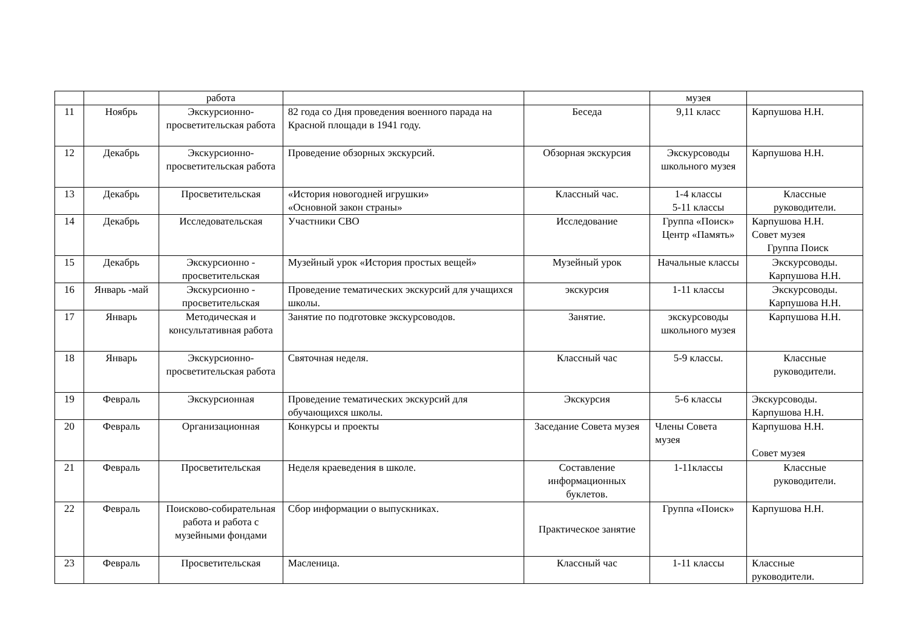| | | работа | | | музея | |
| 11 | Ноябрь | Экскурсионно-просветительская работа | 82 года со Дня проведения военного парада на Красной площади в 1941 году. | Беседа | 9,11 класс | Карпушова Н.Н. |
| 12 | Декабрь | Экскурсионно-просветительская работа | Проведение обзорных экскурсий. | Обзорная экскурсия | Экскурсоводы школьного музея | Карпушова Н.Н. |
| 13 | Декабрь | Просветительская | «История новогодней игрушки» «Основной закон страны» | Классный час. | 1-4 классы 5-11 классы | Классные руководители. |
| 14 | Декабрь | Исследовательская | Участники СВО | Исследование | Группа «Поиск» Центр «Память» | Карпушова Н.Н. Совет музея Группа Поиск |
| 15 | Декабрь | Экскурсионно - просветительская | Музейный урок «История простых вещей» | Музейный урок | Начальные классы | Экскурсоводы. Карпушова Н.Н. |
| 16 | Январь -май | Экскурсионно - просветительская | Проведение тематических экскурсий для учащихся школы. | экскурсия | 1-11 классы | Экскурсоводы. Карпушова Н.Н. |
| 17 | Январь | Методическая и консультативная работа | Занятие по подготовке экскурсоводов. | Занятие. | экскурсоводы школьного музея | Карпушова Н.Н. |
| 18 | Январь | Экскурсионно-просветительская работа | Святочная неделя. | Классный час | 5-9 классы. | Классные руководители. |
| 19 | Февраль | Экскурсионная | Проведение тематических экскурсий для обучающихся школы. | Экскурсия | 5-6 классы | Экскурсоводы. Карпушова Н.Н. |
| 20 | Февраль | Организационная | Конкурсы и проекты | Заседание Совета музея | Члены Совета музея | Карпушова Н.Н. Совет музея |
| 21 | Февраль | Просветительская | Неделя краеведения в школе. | Составление информационных буклетов. | 1-11классы | Классные руководители. |
| 22 | Февраль | Поисково-собирательная работа и работа с музейными фондами | Сбор информации о выпускниках. | Практическое занятие | Группа «Поиск» | Карпушова Н.Н. |
| 23 | Февраль | Просветительская | Масленица. | Классный час | 1-11 классы | Классные руководители. |